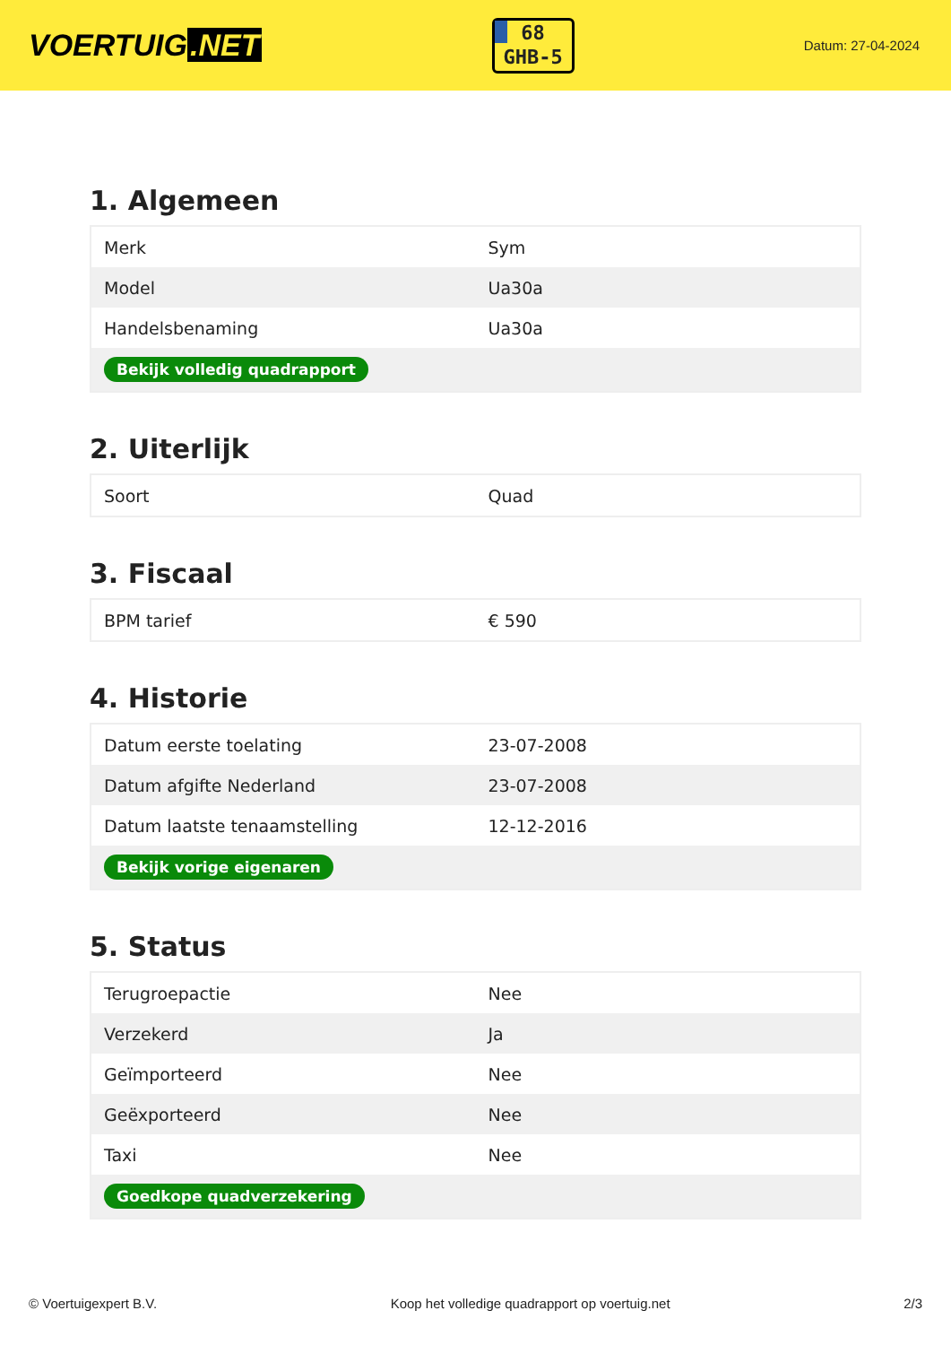VOERTUIG.NET
68
GHB-5
Datum: 27-04-2024
1. Algemeen
| Merk | Sym |
| Model | Ua30a |
| Handelsbenaming | Ua30a |
| Bekijk volledig quadrapport | |
2. Uiterlijk
| Soort | Quad |
3. Fiscaal
| BPM tarief | € 590 |
4. Historie
| Datum eerste toelating | 23-07-2008 |
| Datum afgifte Nederland | 23-07-2008 |
| Datum laatste tenaamstelling | 12-12-2016 |
| Bekijk vorige eigenaren | |
5. Status
| Terugroepactie | Nee |
| Verzekerd | Ja |
| Geïmporteerd | Nee |
| Geëxporteerd | Nee |
| Taxi | Nee |
| Goedkope quadverzekering | |
© Voertuigexpert B.V. Koop het volledige quadrapport op voertuig.net 2/3